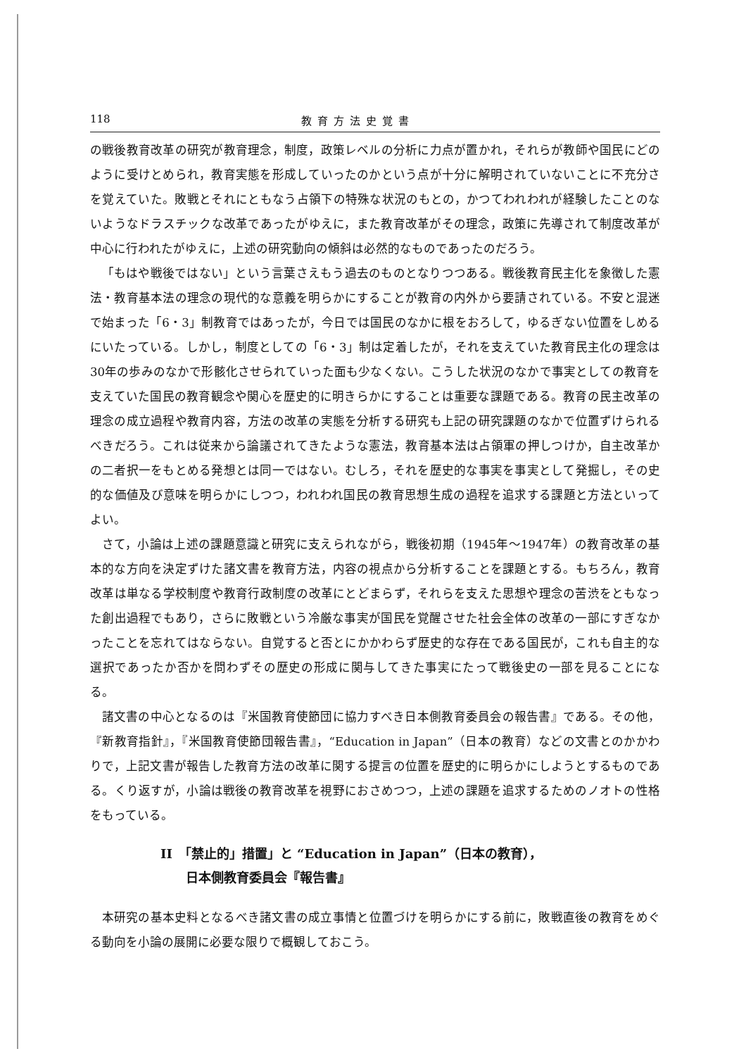118 教育方法史覚書
の戦後教育改革の研究が教育理念，制度，政策レベルの分析に力点が置かれ，それらが教師や国民にどのように受けとめられ，教育実態を形成していったのかという点が十分に解明されていないことに不充分さを覚えていた。敗戦とそれにともなう占領下の特殊な状況のもとの，かつてわれわれが経験したことのないようなドラスチックな改革であったがゆえに，また教育改革がその理念，政策に先導されて制度改革が中心に行われたがゆえに，上述の研究動向の傾斜は必然的なものであったのだろう。
「もはや戦後ではない」という言葉さえもう過去のものとなりつつある。戦後教育民主化を象徴した憲法・教育基本法の理念の現代的な意義を明らかにすることが教育の内外から要請されている。不安と混迷で始まった「6・3」制教育ではあったが，今日では国民のなかに根をおろして，ゆるぎない位置をしめるにいたっている。しかし，制度としての「6・3」制は定着したが，それを支えていた教育民主化の理念は30年の歩みのなかで形骸化させられていった面も少なくない。こうした状況のなかで事実としての教育を支えていた国民の教育観念や関心を歴史的に明きらかにすることは重要な課題である。教育の民主改革の理念の成立過程や教育内容，方法の改革の実態を分析する研究も上記の研究課題のなかで位置ずけられるべきだろう。これは従来から論議されてきたような憲法，教育基本法は占領軍の押しつけか，自主改革かの二者択一をもとめる発想とは同一ではない。むしろ，それを歴史的な事実を事実として発掘し，その史的な価値及び意味を明らかにしつつ，われわれ国民の教育思想生成の過程を追求する課題と方法といってよい。
さて，小論は上述の課題意識と研究に支えられながら，戦後初期（1945年〜1947年）の教育改革の基本的な方向を決定ずけた諸文書を教育方法，内容の視点から分析することを課題とする。もちろん，教育改革は単なる学校制度や教育行政制度の改革にとどまらず，それらを支えた思想や理念の苦渋をともなった創出過程でもあり，さらに敗戦という冷厳な事実が国民を覚醒させた社会全体の改革の一部にすぎなかったことを忘れてはならない。自覚すると否とにかかわらず歴史的な存在である国民が，これも自主的な選択であったか否かを問わずその歴史の形成に関与してきた事実にたって戦後史の一部を見ることになる。
諸文書の中心となるのは『米国教育使節団に協力すべき日本側教育委員会の報告書』である。その他，『新教育指針』，『米国教育使節団報告書』，“Education in Japan”（日本の教育）などの文書とのかかわりで，上記文書が報告した教育方法の改革に関する提言の位置を歴史的に明らかにしようとするものである。くり返すが，小論は戦後の教育改革を視野におさめつつ，上述の課題を追求するためのノオトの性格をもっている。
II　「禁止的」措置」と “Education in Japan”（日本の教育），
　　日本側教育委員会『報告書』
本研究の基本史料となるべき諸文書の成立事情と位置づけを明らかにする前に，敗戦直後の教育をめぐる動向を小論の展開に必要な限りで概観しておこう。